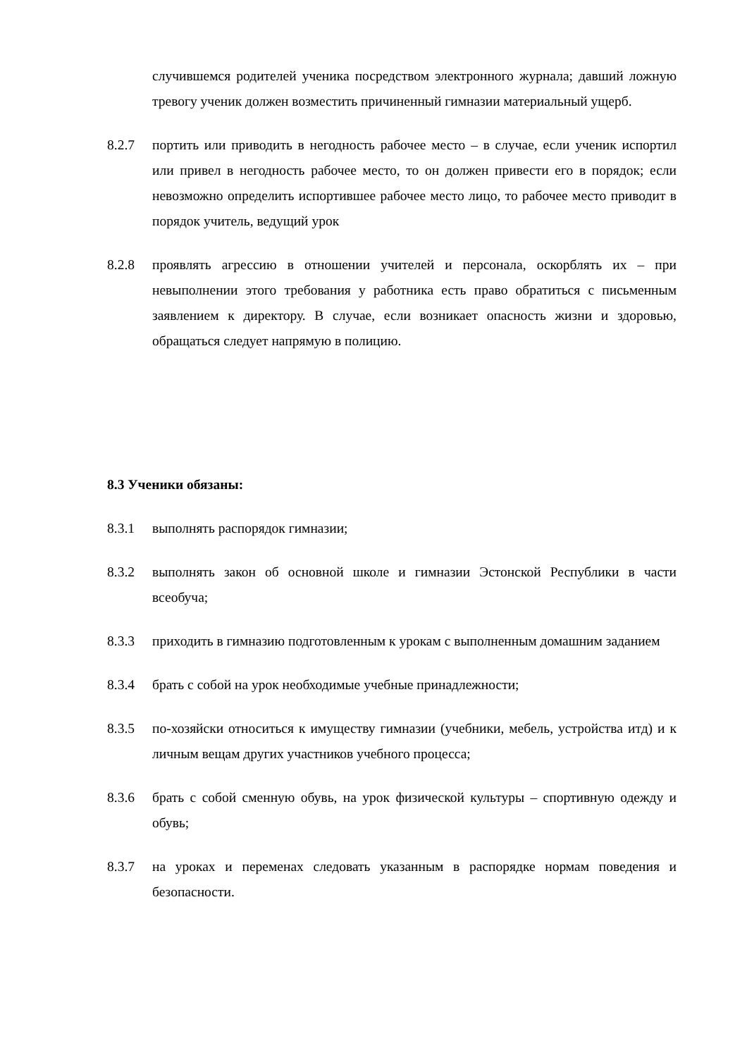случившемся родителей ученика посредством электронного журнала; давший ложную тревогу ученик должен возместить причиненный гимназии материальный ущерб.
8.2.7 портить или приводить в негодность рабочее место – в случае, если ученик испортил или привел в негодность рабочее место, то он должен привести его в порядок; если невозможно определить испортившее рабочее место лицо, то рабочее место приводит в порядок учитель, ведущий урок
8.2.8 проявлять агрессию в отношении учителей и персонала, оскорблять их – при невыполнении этого требования у работника есть право обратиться с письменным заявлением к директору. В случае, если возникает опасность жизни и здоровью, обращаться следует напрямую в полицию.
8.3 Ученики обязаны:
8.3.1 выполнять распорядок гимназии;
8.3.2 выполнять закон об основной школе и гимназии Эстонской Республики в части всеобуча;
8.3.3 приходить в гимназию подготовленным к урокам с выполненным домашним заданием
8.3.4 брать с собой на урок необходимые учебные принадлежности;
8.3.5 по-хозяйски относиться к имуществу гимназии (учебники, мебель, устройства итд) и к личным вещам других участников учебного процесса;
8.3.6 брать с собой сменную обувь, на урок физической культуры – спортивную одежду и обувь;
8.3.7 на уроках и переменах следовать указанным в распорядке нормам поведения и безопасности.